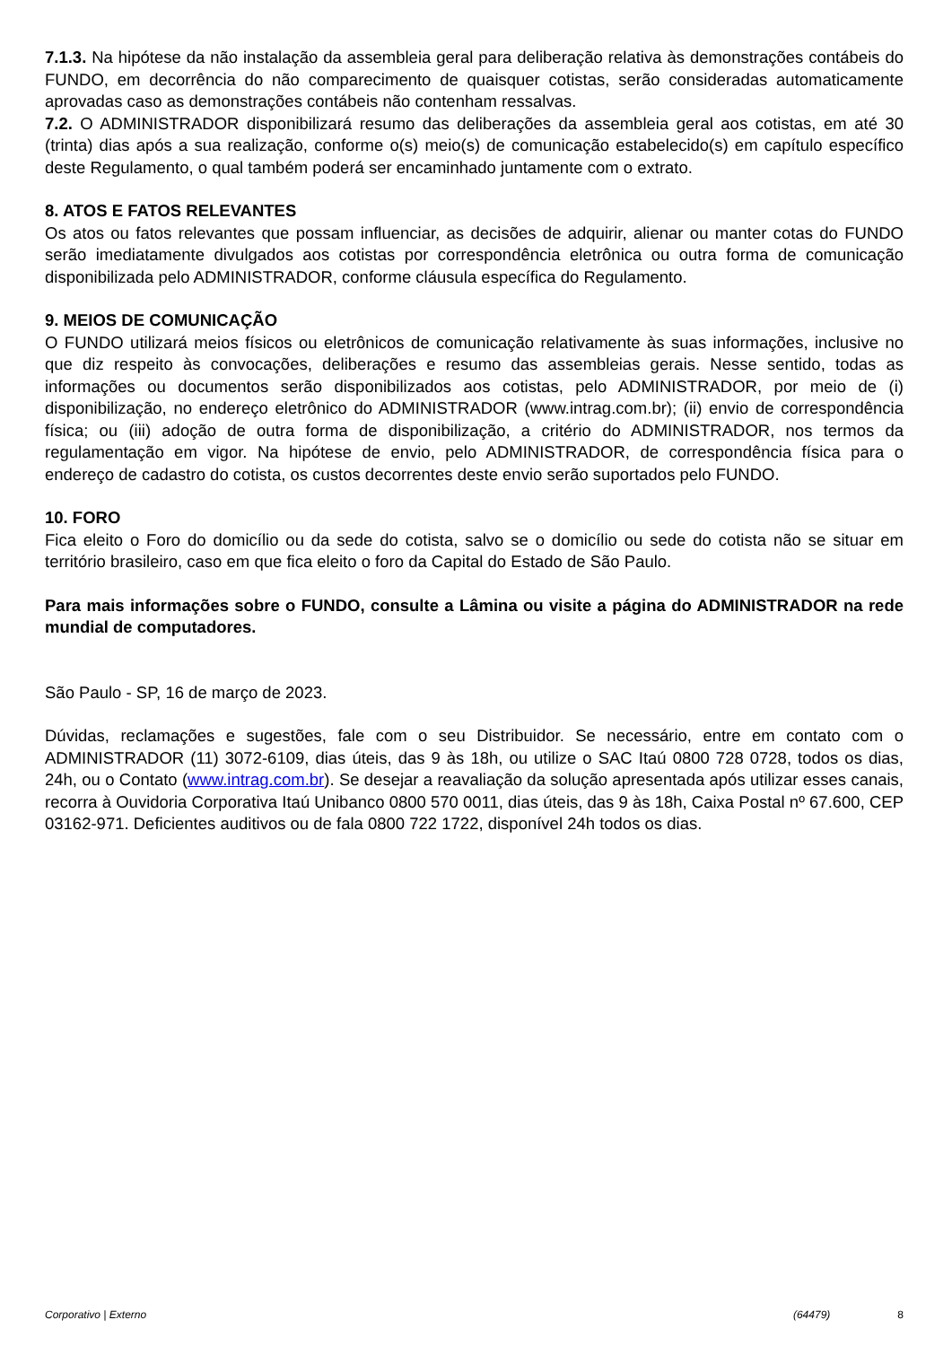7.1.3. Na hipótese da não instalação da assembleia geral para deliberação relativa às demonstrações contábeis do FUNDO, em decorrência do não comparecimento de quaisquer cotistas, serão consideradas automaticamente aprovadas caso as demonstrações contábeis não contenham ressalvas.
7.2. O ADMINISTRADOR disponibilizará resumo das deliberações da assembleia geral aos cotistas, em até 30 (trinta) dias após a sua realização, conforme o(s) meio(s) de comunicação estabelecido(s) em capítulo específico deste Regulamento, o qual também poderá ser encaminhado juntamente com o extrato.
8. ATOS E FATOS RELEVANTES
Os atos ou fatos relevantes que possam influenciar, as decisões de adquirir, alienar ou manter cotas do FUNDO serão imediatamente divulgados aos cotistas por correspondência eletrônica ou outra forma de comunicação disponibilizada pelo ADMINISTRADOR, conforme cláusula específica do Regulamento.
9. MEIOS DE COMUNICAÇÃO
O FUNDO utilizará meios físicos ou eletrônicos de comunicação relativamente às suas informações, inclusive no que diz respeito às convocações, deliberações e resumo das assembleias gerais. Nesse sentido, todas as informações ou documentos serão disponibilizados aos cotistas, pelo ADMINISTRADOR, por meio de (i) disponibilização, no endereço eletrônico do ADMINISTRADOR (www.intrag.com.br); (ii) envio de correspondência física; ou (iii) adoção de outra forma de disponibilização, a critério do ADMINISTRADOR, nos termos da regulamentação em vigor. Na hipótese de envio, pelo ADMINISTRADOR, de correspondência física para o endereço de cadastro do cotista, os custos decorrentes deste envio serão suportados pelo FUNDO.
10. FORO
Fica eleito o Foro do domicílio ou da sede do cotista, salvo se o domicílio ou sede do cotista não se situar em território brasileiro, caso em que fica eleito o foro da Capital do Estado de São Paulo.
Para mais informações sobre o FUNDO, consulte a Lâmina ou visite a página do ADMINISTRADOR na rede mundial de computadores.
São Paulo - SP, 16 de março de 2023.
Dúvidas, reclamações e sugestões, fale com o seu Distribuidor. Se necessário, entre em contato com o ADMINISTRADOR (11) 3072-6109, dias úteis, das 9 às 18h, ou utilize o SAC Itaú 0800 728 0728, todos os dias, 24h, ou o Contato (www.intrag.com.br). Se desejar a reavaliação da solução apresentada após utilizar esses canais, recorra à Ouvidoria Corporativa Itaú Unibanco 0800 570 0011, dias úteis, das 9 às 18h, Caixa Postal nº 67.600, CEP 03162-971. Deficientes auditivos ou de fala 0800 722 1722, disponível 24h todos os dias.
Corporativo | Externo (64479) 8